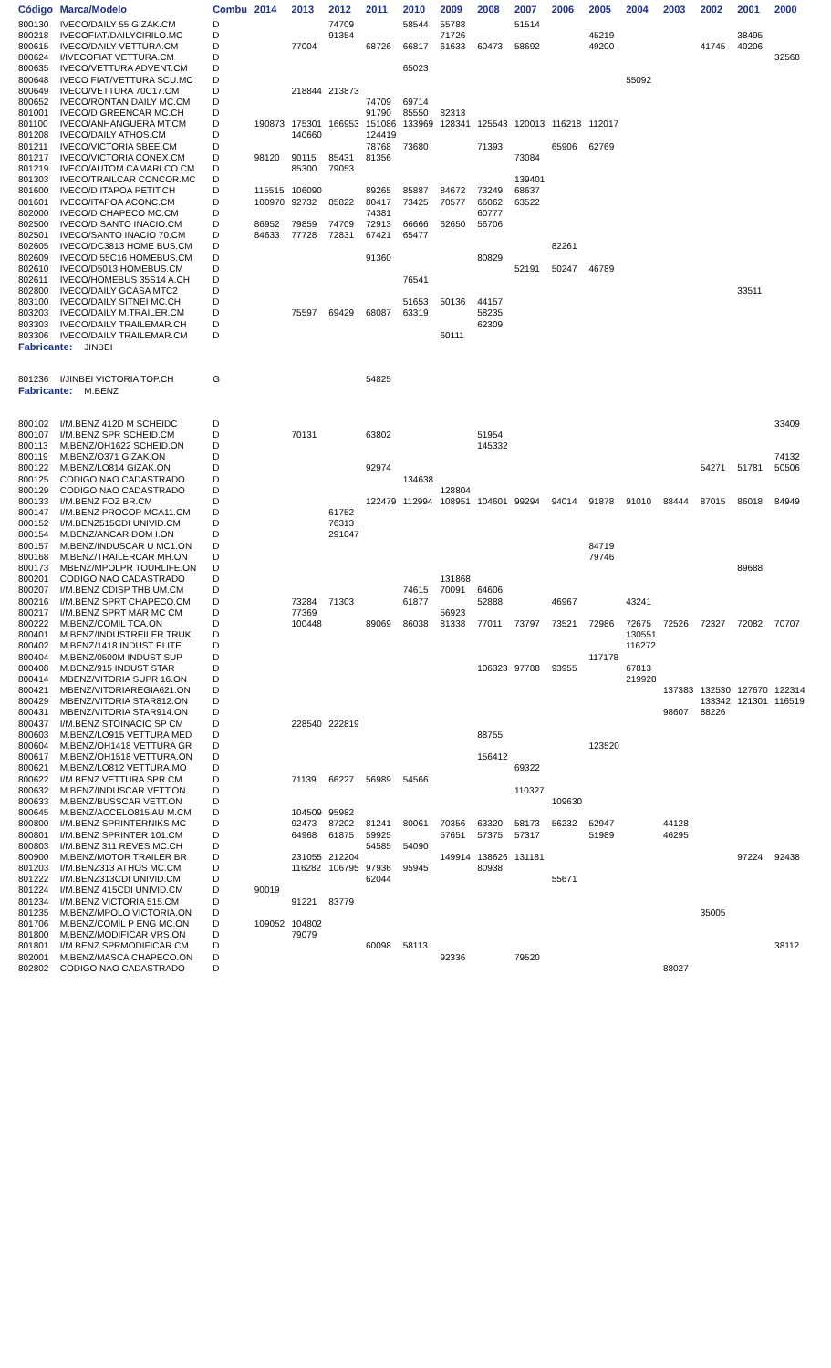| Código | Marca/Modelo | Combu | 2014 | 2013 | 2012 | 2011 | 2010 | 2009 | 2008 | 2007 | 2006 | 2005 | 2004 | 2003 | 2002 | 2001 | 2000 |
| --- | --- | --- | --- | --- | --- | --- | --- | --- | --- | --- | --- | --- | --- | --- | --- | --- | --- |
| 800130 | IVECO/DAILY 55 GIZAK.CM | D | | | 74709 | | 58544 | 55788 | | 51514 | | | | | | | |
| 800218 | IVECOFIAT/DAILYCIRILO.MC | D | | | 91354 | | | 71726 | | | | 45219 | | | | 38495 | |
| 800615 | IVECO/DAILY VETTURA.CM | D | | 77004 | | 68726 | 66817 | 61633 | 60473 | 58692 | | 49200 | | | 41745 | 40206 | |
| 800624 | I/IVECOFIAT VETTURA.CM | D | | | | | | | | | | | | | | | 32568 |
| 800635 | IVECO/VETTURA ADVENT.CM | D | | | | | 65023 | | | | | | | | | | |
| 800648 | IVECO FIAT/VETTURA SCU.MC | D | | | | | | | | | | | 55092 | | | | |
| 800649 | IVECO/VETTURA 70C17.CM | D | | 218844 | 213873 | | | | | | | | | | | | |
| 800652 | IVECO/RONTAN DAILY MC.CM | D | | | | 74709 | 69714 | | | | | | | | | | |
| 801001 | IVECO/D GREENCAR MC.CH | D | | | | 91790 | 85550 | 82313 | | | | | | | | | |
| 801100 | IVECO/ANHANGUERA MT.CM | D | 190873 | 175301 | 166953 | 151086 | 133969 | 128341 | 125543 | 120013 | 116218 | 112017 | | | | | |
| 801208 | IVECO/DAILY ATHOS.CM | D | | 140660 | | 124419 | | | | | | | | | | | |
| 801211 | IVECO/VICTORIA SBEE.CM | D | | | | 78768 | 73680 | | 71393 | | 65906 | 62769 | | | | | |
| 801217 | IVECO/VICTORIA CONEX.CM | D | 98120 | 90115 | 85431 | 81356 | | | | 73084 | | | | | | | |
| 801219 | IVECO/AUTOM CAMARI CO.CM | D | | 85300 | 79053 | | | | | | | | | | | | |
| 801303 | IVECO/TRAILCAR CONCOR.MC | D | | | | | | | | 139401 | | | | | | | |
| 801600 | IVECO/D ITAPOA PETIT.CH | D | 115515 | 106090 | | 89265 | 85887 | 84672 | 73249 | 68637 | | | | | | | |
| 801601 | IVECO/ITAPOA ACONC.CM | D | 100970 | 92732 | 85822 | 80417 | 73425 | 70577 | 66062 | 63522 | | | | | | | |
| 802000 | IVECO/D CHAPECO MC.CM | D | | | | 74381 | | | 60777 | | | | | | | | |
| 802500 | IVECO/D SANTO INACIO.CM | D | 86952 | 79859 | 74709 | 72913 | 66666 | 62650 | 56706 | | | | | | | | |
| 802501 | IVECO/SANTO INACIO 70.CM | D | 84633 | 77728 | 72831 | 67421 | 65477 | | | | | | | | | | |
| 802605 | IVECO/DC3813 HOME BUS.CM | D | | | | | | | | | 82261 | | | | | | |
| 802609 | IVECO/D 55C16 HOMEBUS.CM | D | | | | 91360 | | | 80829 | | | | | | | | |
| 802610 | IVECO/D5013 HOMEBUS.CM | D | | | | | | | | 52191 | 50247 | 46789 | | | | | |
| 802611 | IVECO/HOMEBUS 35S14 A.CH | D | | | | | 76541 | | | | | | | | | | |
| 802800 | IVECO/DAILY GCASA MTC2 | D | | | | | | | | | | | | | | 33511 | |
| 803100 | IVECO/DAILY SITNEI MC.CH | D | | | | | 51653 | 50136 | 44157 | | | | | | | | |
| 803203 | IVECO/DAILY M.TRAILER.CM | D | | 75597 | 69429 | 68087 | 63319 | | 58235 | | | | | | | | |
| 803303 | IVECO/DAILY TRAILEMAR.CH | D | | | | | | | 62309 | | | | | | | | |
| 803306 | IVECO/DAILY TRAILEMAR.CM | D | | | | | | 60111 | | | | | | | | | |
| Fabricante: JINBEI | | | | | | | | | | | | | | | | | |
| 801236 | I/JINBEI VICTORIA TOP.CH | G | | | | 54825 | | | | | | | | | | | |
| Fabricante: M.BENZ | | | | | | | | | | | | | | | | | |
| 800102 | I/M.BENZ 412D M SCHEIDC | D | | | | | | | | | | | | | | | 33409 |
| 800107 | I/M.BENZ SPR SCHEID.CM | D | | 70131 | | 63802 | | | 51954 | | | | | | | | |
| 800113 | M.BENZ/OH1622 SCHEID.ON | D | | | | | | | 145332 | | | | | | | | |
| 800119 | M.BENZ/O371 GIZAK.ON | D | | | | | | | | | | | | | | | 74132 |
| 800122 | M.BENZ/LO814 GIZAK.ON | D | | | | 92974 | | | | | | | | | 54271 | 51781 | 50506 |
| 800125 | CODIGO NAO CADASTRADO | D | | | | | 134638 | | | | | | | | | | |
| 800129 | CODIGO NAO CADASTRADO | D | | | | | | 128804 | | | | | | | | | |
| 800133 | I/M.BENZ FOZ BR.CM | D | | | | 122479 | 112994 | 108951 | 104601 | 99294 | 94014 | 91878 | 91010 | 88444 | 87015 | 86018 | 84949 |
| 800147 | I/M.BENZ PROCOP MCA11.CM | D | | | 61752 | | | | | | | | | | | | |
| 800152 | I/M.BENZ515CDI UNIVID.CM | D | | | 76313 | | | | | | | | | | | | |
| 800154 | M.BENZ/ANCAR DOM I.ON | D | | | 291047 | | | | | | | | | | | | |
| 800157 | M.BENZ/INDUSCAR U MC1.ON | D | | | | | | | | | | 84719 | | | | | |
| 800168 | M.BENZ/TRAILERCAR MH.ON | D | | | | | | | | | | 79746 | | | | | |
| 800173 | MBENZ/MPOLPR TOURLIFE.ON | D | | | | | | | | | | | | | | 89688 | |
| 800201 | CODIGO NAO CADASTRADO | D | | | | | | 131868 | | | | | | | | | |
| 800207 | I/M.BENZ CDISP THB UM.CM | D | | | | | 74615 | 70091 | 64606 | | | | | | | | |
| 800216 | I/M.BENZ SPRT CHAPECO.CM | D | | 73284 | 71303 | | 61877 | | 52888 | | 46967 | | 43241 | | | | |
| 800217 | I/M.BENZ SPRT MAR MC CM | D | | 77369 | | | | 56923 | | | | | | | | | |
| 800222 | M.BENZ/COMIL TCA.ON | D | | 100448 | | 89069 | 86038 | 81338 | 77011 | 73797 | 73521 | 72986 | 72675 | 72526 | 72327 | 72082 | 70707 |
| 800401 | M.BENZ/INDUSTREILER TRUK | D | | | | | | | | | | | 130551 | | | | |
| 800402 | M.BENZ/1418 INDUST ELITE | D | | | | | | | | | | | 116272 | | | | |
| 800404 | M.BENZ/0500M INDUST SUP | D | | | | | | | | | | 117178 | | | | | |
| 800408 | M.BENZ/915 INDUST STAR | D | | | | | | | 106323 | 97788 | 93955 | | 67813 | | | | |
| 800414 | MBENZ/VITORIA SUPR 16.ON | D | | | | | | | | | | | 219928 | | | | |
| 800421 | MBENZ/VITORIAREGIA621.ON | D | | | | | | | | | | | | 137383 | 132530 | 127670 | 122314 |
| 800429 | MBENZ/VITORIA STAR812.ON | D | | | | | | | | | | | | | 133342 | 121301 | 116519 |
| 800431 | MBENZ/VITORIA STAR914.ON | D | | | | | | | | | | | | 98607 | 88226 | | |
| 800437 | I/M.BENZ STOINACIO SP CM | D | | 228540 | 222819 | | | | | | | | | | | | |
| 800603 | M.BENZ/LO915 VETTURA MED | D | | | | | | | 88755 | | | | | | | | |
| 800604 | M.BENZ/OH1418 VETTURA GR | D | | | | | | | | | | 123520 | | | | | |
| 800617 | M.BENZ/OH1518 VETTURA.ON | D | | | | | | | 156412 | | | | | | | | |
| 800621 | M.BENZ/LO812 VETTURA.MO | D | | | | | | | | 69322 | | | | | | | |
| 800622 | I/M.BENZ VETTURA SPR.CM | D | | 71139 | 66227 | 56989 | 54566 | | | | | | | | | | |
| 800632 | M.BENZ/INDUSCAR VETT.ON | D | | | | | | | | 110327 | | | | | | | |
| 800633 | M.BENZ/BUSSCAR VETT.ON | D | | | | | | | | | 109630 | | | | | | |
| 800645 | M.BENZ/ACCELO815 AU M.CM | D | | 104509 | 95982 | | | | | | | | | | | | |
| 800800 | I/M.BENZ SPRINTERNIKS MC | D | | 92473 | 87202 | 81241 | 80061 | 70356 | 63320 | 58173 | 56232 | 52947 | | 44128 | | | |
| 800801 | I/M.BENZ SPRINTER 101.CM | D | | 64968 | 61875 | 59925 | | 57651 | 57375 | 57317 | | 51989 | | 46295 | | | |
| 800803 | I/M.BENZ 311 REVES MC.CH | D | | | | 54585 | 54090 | | | | | | | | | | |
| 800900 | M.BENZ/MOTOR TRAILER BR | D | | 231055 | 212204 | | | 149914 | 138626 | 131181 | | | | | | 97224 | 92438 |
| 801203 | I/M.BENZ313 ATHOS MC.CM | D | | 116282 | 106795 | 97936 | 95945 | | 80938 | | | | | | | | |
| 801222 | I/M.BENZ313CDI UNIVID.CM | D | | | | 62044 | | | | | 55671 | | | | | | |
| 801224 | I/M.BENZ 415CDI UNIVID.CM | D | 90019 | | | | | | | | | | | | | | |
| 801234 | I/M.BENZ VICTORIA 515.CM | D | | 91221 | 83779 | | | | | | | | | | | | |
| 801235 | M.BENZ/MPOLO VICTORIA.ON | D | | | | | | | | | | | | | 35005 | | |
| 801706 | M.BENZ/COMIL P ENG MC.ON | D | 109052 | 104802 | | | | | | | | | | | | | |
| 801800 | M.BENZ/MODIFICAR VRS.ON | D | | 79079 | | | | | | | | | | | | | |
| 801801 | I/M.BENZ SPRMODIFICAR.CM | D | | | | 60098 | 58113 | | | | | | | | | | 38112 |
| 802001 | M.BENZ/MASCA CHAPECO.ON | D | | | | | | 92336 | | 79520 | | | | | | | |
| 802802 | CODIGO NAO CADASTRADO | D | | | | | | | | | | | | 88027 | | | |